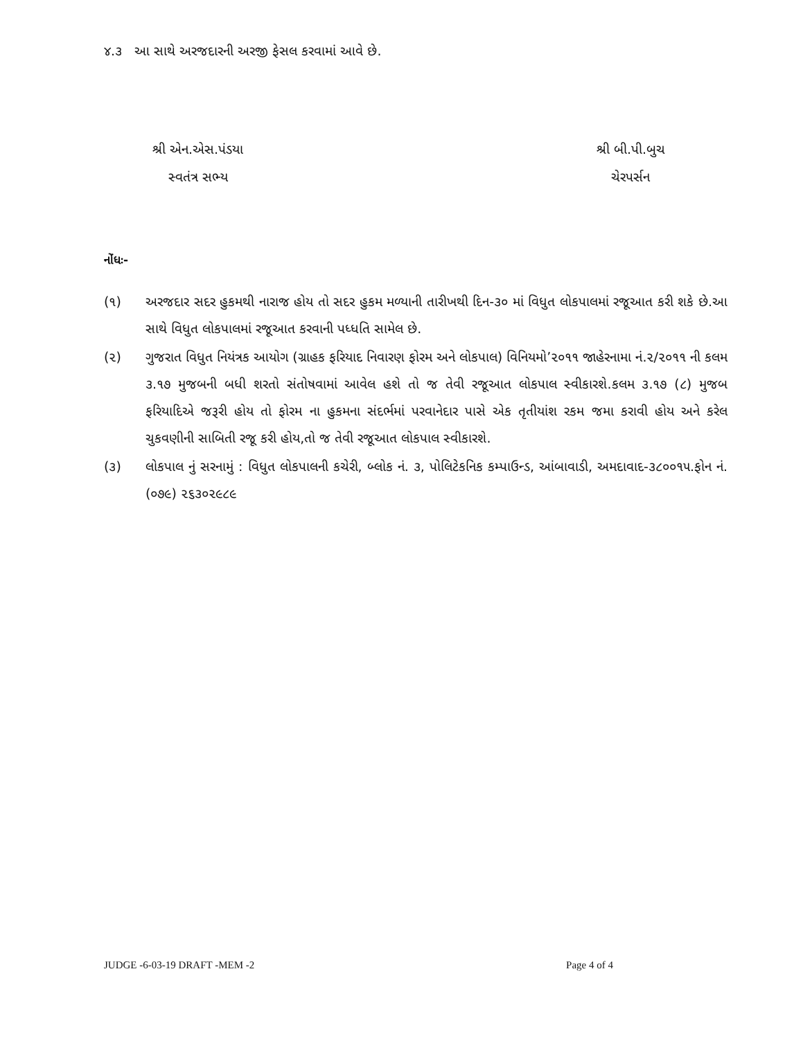૪.૩ આ સાથે અરજદારની અરજી ફેસલ કરવામાં આવે છે.
શ્રી એન.એસ.પંડયા
સ્વતંત્ર સભ્ય
શ્રી બી.પી.બુચ
ચેરપર્સન
નોંધઃ-
(૧) અરજદાર સદર હુકમથી નારાજ હોય તો સદર હુકમ મળ્યાની તારીખથી દિન-૩૦ માં વિધુત લોકપાલમાં રજૂઆત કરી શકે છે.આ સાથે વિધુત લોકપાલમાં રજૂઆત કરવાની પધ્ધતિ સામેલ છે.
(૨) ગુજરાત વિધુત નિયંત્રક આયોગ (ગ્રાહક ફરિયાદ નિવારણ ફોરમ અને લોકપાલ) વિનિયમો’૨૦૧૧ જાહેરનામા નં.૨/૨૦૧૧ ની કલમ ૩.૧૭ મુજબની બધી શરતો સંતોષવામાં આવેલ હશે તો જ તેવી રજૂઆત લોકપાલ સ્વીકારશે.કલમ ૩.૧૭ (૮) મુજબ ફરિયાદિએ જરૂરી હોય તો ફોરમ ના હુકમના સંદર્ભમાં પરવાનેદાર પાસે એક તૃતીયાંશ રકમ જમા કરાવી હોય અને કરેલ ચુકવણીની સાબિતી રજૂ કરી હોય,તો જ તેવી રજૂઆત લોકપાલ સ્વીકારશે.
(૩) લોકપાલ નું સરનામું : વિધુત લોકપાલની કચેરી, બ્લોક નં. ૩, પોલિટેકનિક કમ્પાઉન્ડ, આંબાવાડી, અમદાવાદ-૩૮૦૦૧૫.ફોન નં. (૦૭૯) ૨૬૩૦૨૯૮૯
JUDGE -6-03-19 DRAFT -MEM -2 Page 4 of 4